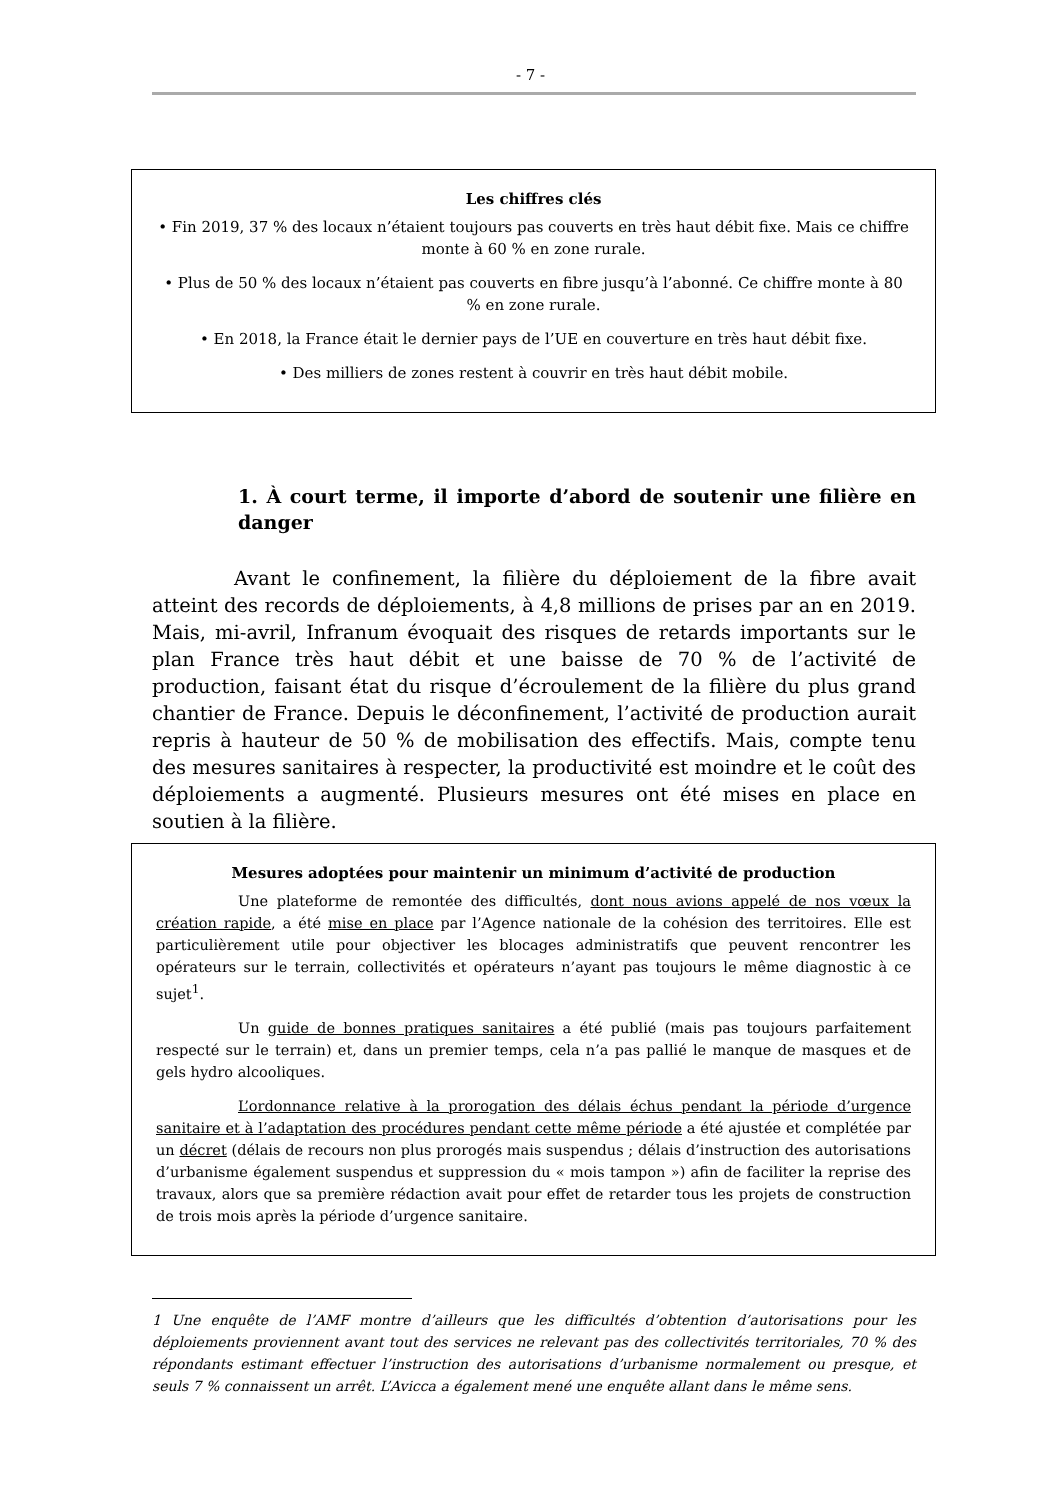- 7 -
Les chiffres clés
• Fin 2019, 37 % des locaux n’étaient toujours pas couverts en très haut débit fixe. Mais ce chiffre monte à 60 % en zone rurale.
• Plus de 50 % des locaux n’étaient pas couverts en fibre jusqu’à l’abonné. Ce chiffre monte à 80 % en zone rurale.
• En 2018, la France était le dernier pays de l’UE en couverture en très haut débit fixe.
• Des milliers de zones restent à couvrir en très haut débit mobile.
1. À court terme, il importe d’abord de soutenir une filière en danger
Avant le confinement, la filière du déploiement de la fibre avait atteint des records de déploiements, à 4,8 millions de prises par an en 2019. Mais, mi-avril, Infranum évoquait des risques de retards importants sur le plan France très haut débit et une baisse de 70 % de l’activité de production, faisant état du risque d’écroulement de la filière du plus grand chantier de France. Depuis le déconfinement, l’activité de production aurait repris à hauteur de 50 % de mobilisation des effectifs. Mais, compte tenu des mesures sanitaires à respecter, la productivité est moindre et le coût des déploiements a augmenté. Plusieurs mesures ont été mises en place en soutien à la filière.
Mesures adoptées pour maintenir un minimum d’activité de production
Une plateforme de remontée des difficultés, dont nous avions appelé de nos vœux la création rapide, a été mise en place par l’Agence nationale de la cohésion des territoires. Elle est particulièrement utile pour objectiver les blocages administratifs que peuvent rencontrer les opérateurs sur le terrain, collectivités et opérateurs n’ayant pas toujours le même diagnostic à ce sujet<sup>1</sup>.
Un guide de bonnes pratiques sanitaires a été publié (mais pas toujours parfaitement respecté sur le terrain) et, dans un premier temps, cela n’a pas pallié le manque de masques et de gels hydro alcooliques.
L’ordonnance relative à la prorogation des délais échus pendant la période d’urgence sanitaire et à l’adaptation des procédures pendant cette même période a été ajustée et complétée par un décret (délais de recours non plus prorogés mais suspendus ; délais d’instruction des autorisations d’urbanisme également suspendus et suppression du « mois tampon ») afin de faciliter la reprise des travaux, alors que sa première rédaction avait pour effet de retarder tous les projets de construction de trois mois après la période d’urgence sanitaire.
1 Une enquête de l’AMF montre d’ailleurs que les difficultés d’obtention d’autorisations pour les déploiements proviennent avant tout des services ne relevant pas des collectivités territoriales, 70 % des répondants estimant effectuer l’instruction des autorisations d’urbanisme normalement ou presque, et seuls 7 % connaissent un arrêt. L’Avicca a également mené une enquête allant dans le même sens.